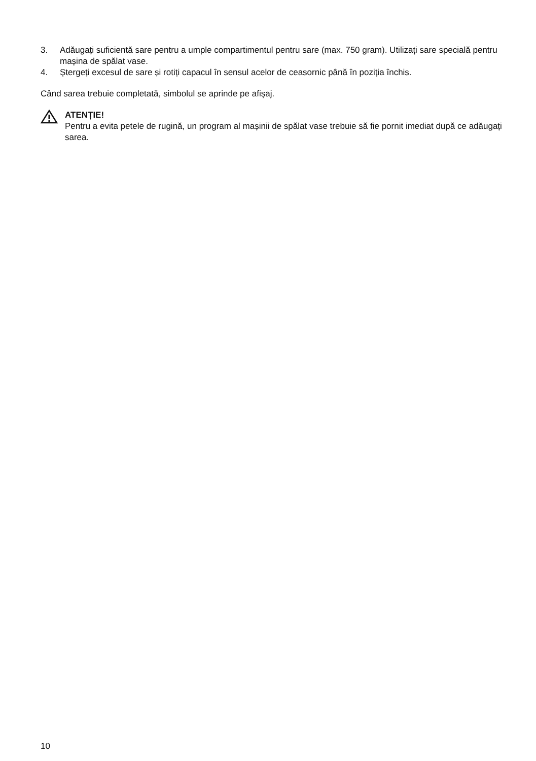3. Adăugați suficientă sare pentru a umple compartimentul pentru sare (max. 750 gram). Utilizați sare specială pentru mașina de spălat vase.
4. Ștergeți excesul de sare și rotiți capacul în sensul acelor de ceasornic până în poziția închis.
Când sarea trebuie completată, simbolul se aprinde pe afișaj.
ATENȚIE!
Pentru a evita petele de rugină, un program al mașinii de spălat vase trebuie să fie pornit imediat după ce adăugați sarea.
10